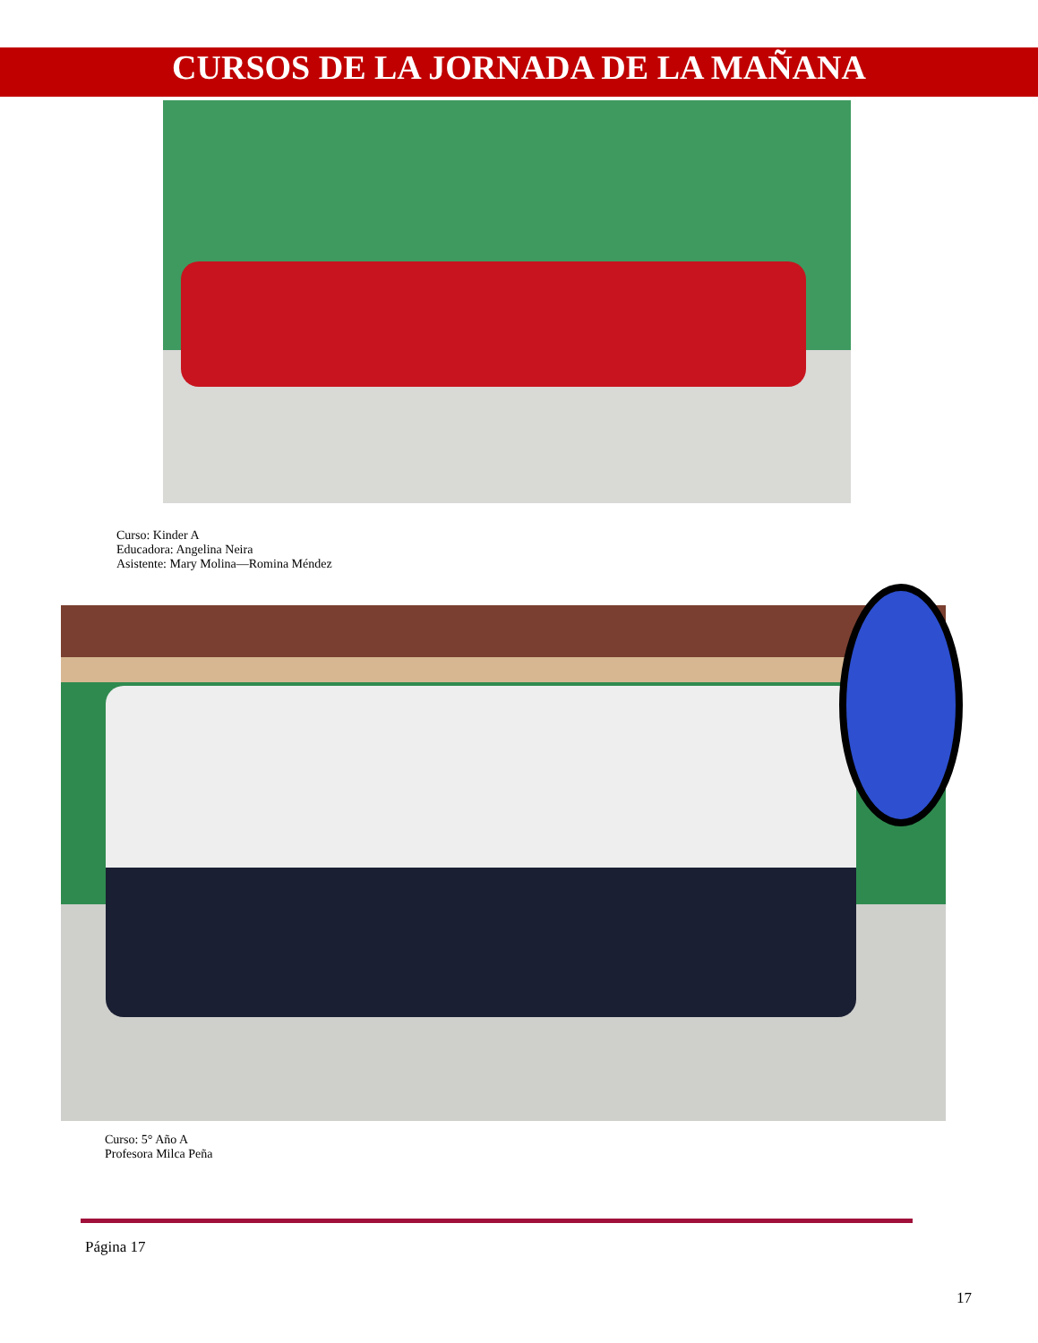CURSOS DE LA JORNADA DE LA MAÑANA
Curso: Kinder A
Educadora: Angelina Neira
Asistente: Mary Molina—Romina Méndez
Curso: 5° Año A
Profesora Milca Peña
Página 17
17